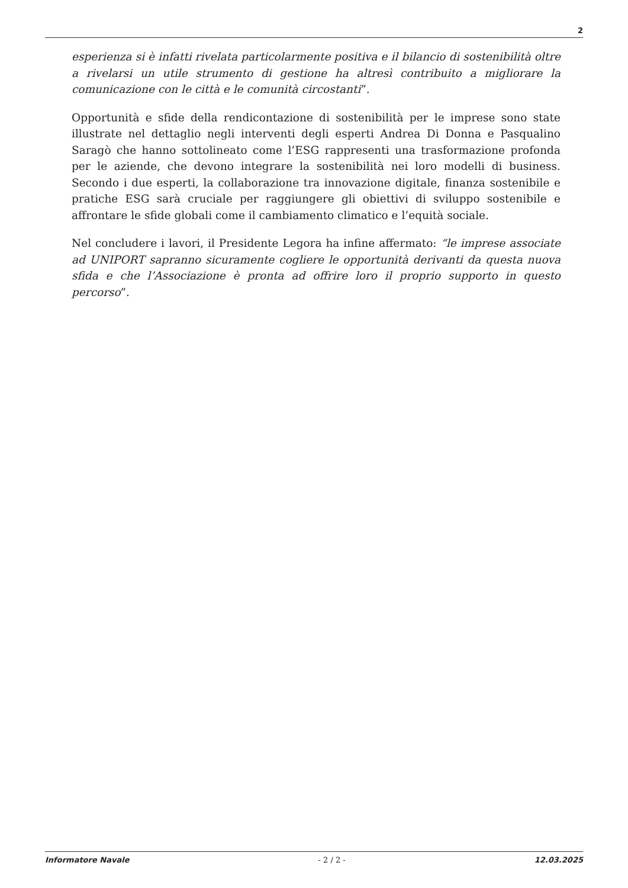2
esperienza si è infatti rivelata particolarmente positiva e il bilancio di sostenibilità oltre a rivelarsi un utile strumento di gestione ha altresì contribuito a migliorare la comunicazione con le città e le comunità circostanti”.
Opportunità e sfide della rendicontazione di sostenibilità per le imprese sono state illustrate nel dettaglio negli interventi degli esperti Andrea Di Donna e Pasqualino Saragò che hanno sottolineato come l’ESG rappresenti una trasformazione profonda per le aziende, che devono integrare la sostenibilità nei loro modelli di business. Secondo i due esperti, la collaborazione tra innovazione digitale, finanza sostenibile e pratiche ESG sarà cruciale per raggiungere gli obiettivi di sviluppo sostenibile e affrontare le sfide globali come il cambiamento climatico e l’equità sociale.
Nel concludere i lavori, il Presidente Legora ha infine affermato: “le imprese associate ad UNIPORT sapranno sicuramente cogliere le opportunità derivanti da questa nuova sfida e che l’Associazione è pronta ad offrire loro il proprio supporto in questo percorso”.
Informatore Navale - 2 / 2 - 12.03.2025